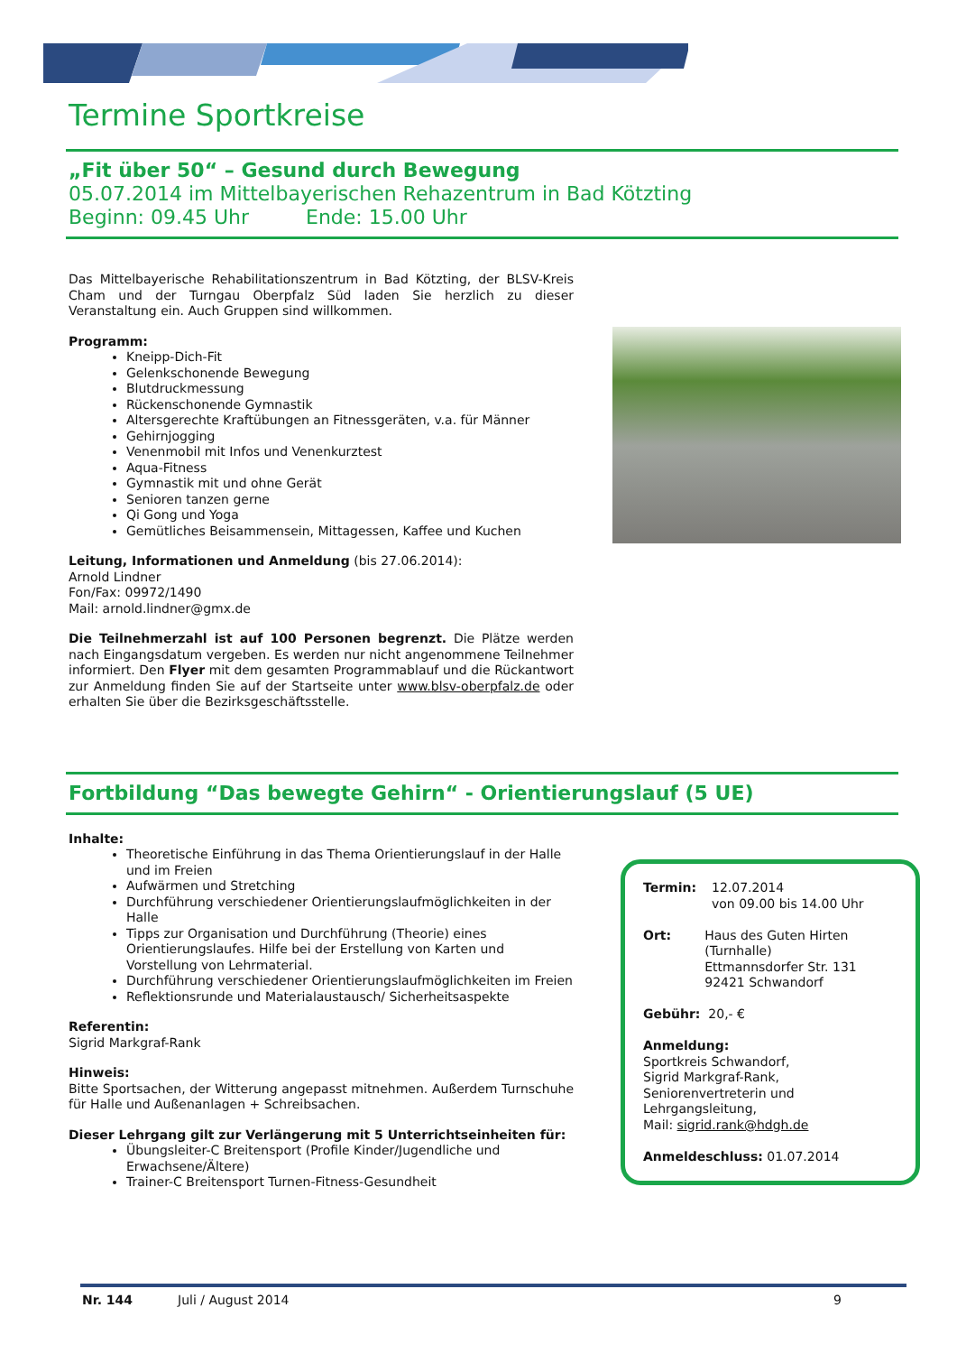Termine Sportkreise
„Fit über 50“ – Gesund durch Bewegung
05.07.2014 im Mittelbayerischen Rehazentrum in Bad Kötzting
Beginn: 09.45 Uhr Ende: 15.00 Uhr
Das Mittelbayerische Rehabilitationszentrum in Bad Kötzting, der BLSV-Kreis Cham und der Turngau Oberpfalz Süd laden Sie herzlich zu dieser Veranstaltung ein. Auch Gruppen sind willkommen.
Programm:
Kneipp-Dich-Fit
Gelenkschonende Bewegung
Blutdruckmessung
Rückenschonende Gymnastik
Altersgerechte Kraftübungen an Fitnessgeräten, v.a. für Männer
Gehirnjogging
Venenmobil mit Infos und Venenkurztest
Aqua-Fitness
Gymnastik mit und ohne Gerät
Senioren tanzen gerne
Qi Gong und Yoga
Gemütliches Beisammensein, Mittagessen, Kaffee und Kuchen
Leitung, Informationen und Anmeldung (bis 27.06.2014):
Arnold Lindner
Fon/Fax: 09972/1490
Mail: arnold.lindner@gmx.de
Die Teilnehmerzahl ist auf 100 Personen begrenzt. Die Plätze werden nach Eingangsdatum vergeben. Es werden nur nicht angenommene Teilnehmer informiert. Den Flyer mit dem gesamten Programmablauf und die Rückantwort zur Anmeldung finden Sie auf der Startseite unter www.blsv-oberpfalz.de oder erhalten Sie über die Bezirksgeschäftsstelle.
Fortbildung “Das bewegte Gehirn“ - Orientierungslauf (5 UE)
Inhalte:
Theoretische Einführung in das Thema Orientierungslauf in der Halle und im Freien
Aufwärmen und Stretching
Durchführung verschiedener Orientierungslaufmöglichkeiten in der Halle
Tipps zur Organisation und Durchführung (Theorie) eines Orientierungslaufes. Hilfe bei der Erstellung von Karten und Vorstellung von Lehrmaterial.
Durchführung verschiedener Orientierungslaufmöglichkeiten im Freien
Reflektionsrunde und Materialaustausch/ Sicherheitsaspekte
Referentin:
Sigrid Markgraf-Rank
Hinweis:
Bitte Sportsachen, der Witterung angepasst mitnehmen. Außerdem Turnschuhe für Halle und Außenanlagen + Schreibsachen.
Dieser Lehrgang gilt zur Verlängerung mit 5 Unterrichtseinheiten für:
Übungsleiter-C Breitensport (Profile Kinder/Jugendliche und Erwachsene/Ältere)
Trainer-C Breitensport Turnen-Fitness-Gesundheit
Termin: 12.07.2014
von 09.00 bis 14.00 Uhr
Ort: Haus des Guten Hirten (Turnhalle)
Ettmannsdorfer Str. 131
92421 Schwandorf
Gebühr: 20,- €
Anmeldung:
Sportkreis Schwandorf,
Sigrid Markgraf-Rank,
Seniorenvertreterin und Lehrgangsleitung,
Mail: sigrid.rank@hdgh.de
Anmeldeschluss: 01.07.2014
Nr. 144 Juli / August 2014 9